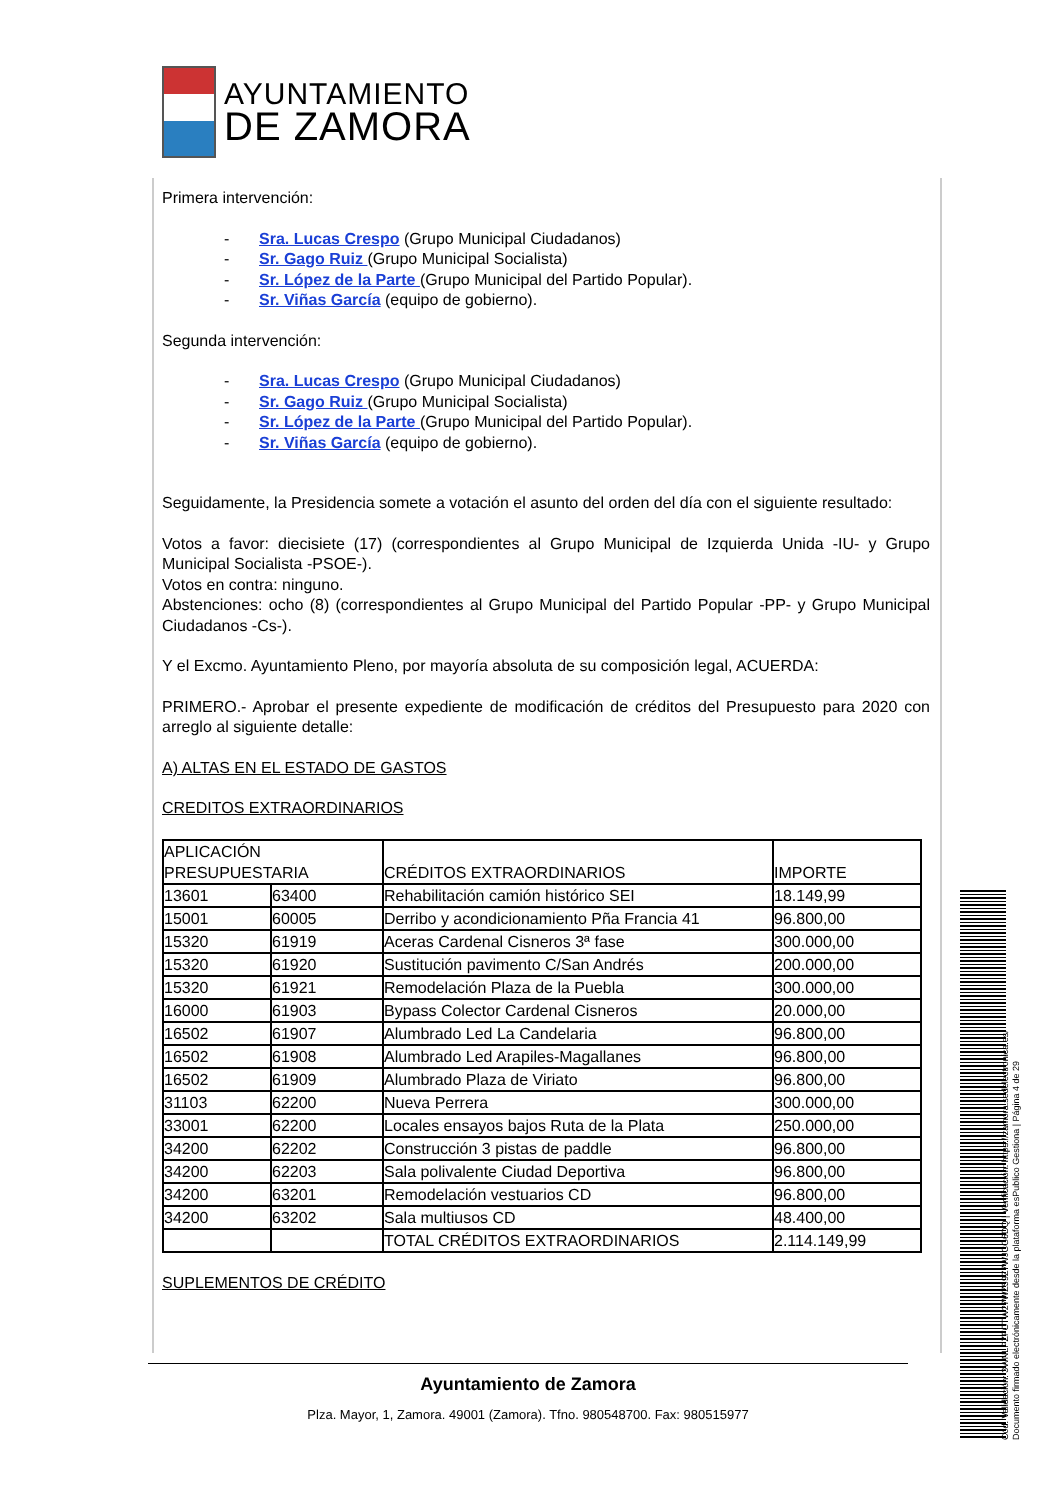AYUNTAMIENTO
DE ZAMORA
Primera intervención:
- Sra. Lucas Crespo (Grupo Municipal Ciudadanos)
- Sr. Gago Ruiz (Grupo Municipal Socialista)
- Sr. López de la Parte (Grupo Municipal del Partido Popular).
- Sr. Viñas García (equipo de gobierno).
Segunda intervención:
- Sra. Lucas Crespo (Grupo Municipal Ciudadanos)
- Sr. Gago Ruiz (Grupo Municipal Socialista)
- Sr. López de la Parte (Grupo Municipal del Partido Popular).
- Sr. Viñas García (equipo de gobierno).
Seguidamente, la Presidencia somete a votación el asunto del orden del día con el siguiente resultado:
Votos a favor: diecisiete (17) (correspondientes al Grupo Municipal de Izquierda Unida -IU- y Grupo Municipal Socialista -PSOE-).
Votos en contra: ninguno.
Abstenciones: ocho (8) (correspondientes al Grupo Municipal del Partido Popular -PP- y Grupo Municipal Ciudadanos -Cs-).
Y el Excmo. Ayuntamiento Pleno, por mayoría absoluta de su composición legal, ACUERDA:
PRIMERO.- Aprobar el presente expediente de modificación de créditos del Presupuesto para 2020 con arreglo al siguiente detalle:
A) ALTAS EN EL ESTADO DE GASTOS
CREDITOS EXTRAORDINARIOS
| APLICACIÓN PRESUPUESTARIA | | CRÉDITOS EXTRAORDINARIOS | IMPORTE |
| 13601 | 63400 | Rehabilitación camión histórico SEI | 18.149,99 |
| 15001 | 60005 | Derribo y acondicionamiento Pña Francia 41 | 96.800,00 |
| 15320 | 61919 | Aceras Cardenal Cisneros 3ª fase | 300.000,00 |
| 15320 | 61920 | Sustitución pavimento C/San Andrés | 200.000,00 |
| 15320 | 61921 | Remodelación Plaza de la Puebla | 300.000,00 |
| 16000 | 61903 | Bypass Colector Cardenal Cisneros | 20.000,00 |
| 16502 | 61907 | Alumbrado Led La Candelaria | 96.800,00 |
| 16502 | 61908 | Alumbrado Led Arapiles-Magallanes | 96.800,00 |
| 16502 | 61909 | Alumbrado Plaza de Viriato | 96.800,00 |
| 31103 | 62200 | Nueva Perrera | 300.000,00 |
| 33001 | 62200 | Locales ensayos bajos Ruta de la Plata | 250.000,00 |
| 34200 | 62202 | Construcción 3 pistas de paddle | 96.800,00 |
| 34200 | 62203 | Sala polivalente Ciudad Deportiva | 96.800,00 |
| 34200 | 63201 | Remodelación vestuarios CD | 96.800,00 |
| 34200 | 63202 | Sala multiusos CD | 48.400,00 |
| | | TOTAL CRÉDITOS EXTRAORDINARIOS | 2.114.149,99 |
SUPLEMENTOS DE CRÉDITO
Ayuntamiento de Zamora
Plza. Mayor, 1, Zamora. 49001 (Zamora). Tfno. 980548700. Fax: 980515977
Cód. Validación: 3WNLPZFCTW27WZ59Z7WJCG6DQ | Verificación: https://zamora.sedelectronica.es/
Documento firmado electrónicamente desde la plataforma esPublico Gestiona | Página 4 de 29